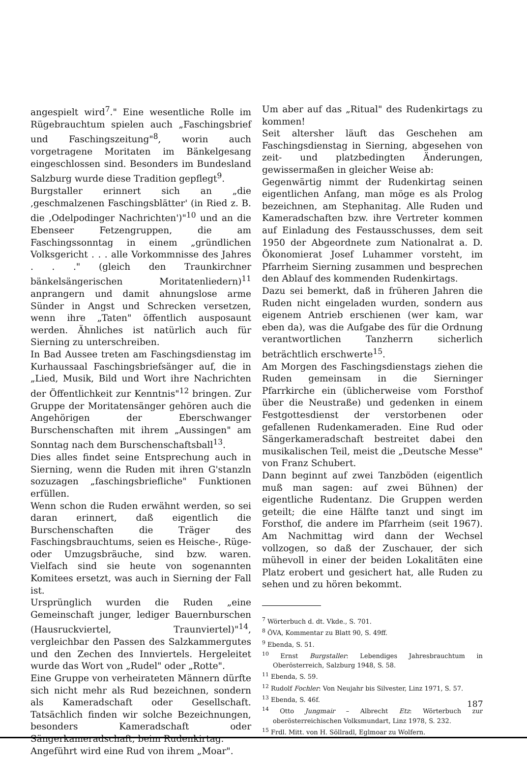angespielt wird<sup>7</sup>." Eine wesentliche Rolle im Rügebrauchtum spielen auch „Faschingsbrief und Faschingszeitung"<sup>8</sup>, worin auch vorgetragene Moritaten im Bänkelgesang eingeschlossen sind. Besonders im Bundesland Salzburg wurde diese Tradition gepflegt<sup>9</sup>.
Burgstaller erinnert sich an „die ‚geschmalzenen Faschingsblätter' (in Ried z. B. die ‚Odelpodinger Nachrichten')"<sup>10</sup> und an die Ebenseer Fetzengruppen, die am Faschingssonntag in einem „gründlichen Volksgericht . . . alle Vorkommnisse des Jahres . . ." (gleich den Traunkirchner bänkelsängerischen Moritatenliedern)<sup>11</sup> anprangern und damit ahnungslose arme Sünder in Angst und Schrecken versetzen, wenn ihre „Taten" öffentlich ausposaunt werden. Ähnliches ist natürlich auch für Sierning zu unterschreiben.
In Bad Aussee treten am Faschingsdienstag im Kurhaussaal Faschingsbriefsänger auf, die in „Lied, Musik, Bild und Wort ihre Nachrichten der Öffentlichkeit zur Kenntnis"<sup>12</sup> bringen. Zur Gruppe der Moritatensänger gehören auch die Angehörigen der Eberschwanger Burschenschaften mit ihrem „Aussingen" am Sonntag nach dem Burschenschaftsball<sup>13</sup>.
Dies alles findet seine Entsprechung auch in Sierning, wenn die Ruden mit ihren G'stanzln sozuzagen „faschingsbriefliche" Funktionen erfüllen.
Wenn schon die Ruden erwähnt werden, so sei daran erinnert, daß eigentlich die Burschenschaften die Träger des Faschingsbrauchtums, seien es Heische-, Rüge- oder Umzugsbräuche, sind bzw. waren. Vielfach sind sie heute von sogenannten Komitees ersetzt, was auch in Sierning der Fall ist.
Ursprünglich wurden die Ruden „eine Gemeinschaft junger, lediger Bauernburschen (Hausruckviertel, Traunviertel)"<sup>14</sup>, vergleichbar den Passen des Salzkammergutes und den Zechen des Innviertels. Hergeleitet wurde das Wort von „Rudel" oder „Rotte".
Eine Gruppe von verheirateten Männern dürfte sich nicht mehr als Rud bezeichnen, sondern als Kameradschaft oder Gesellschaft. Tatsächlich finden wir solche Bezeichnungen, besonders Kameradschaft oder Sängerkameradschaft, beim Rudenkirtag.
Angeführt wird eine Rud von ihrem „Moar".
Um aber auf das „Ritual" des Rudenkirtags zu kommen!
Seit altersher läuft das Geschehen am Faschingsdienstag in Sierning, abgesehen von zeit- und platzbedingten Änderungen, gewissermaßen in gleicher Weise ab:
Gegenwärtig nimmt der Rudenkirtag seinen eigentlichen Anfang, man möge es als Prolog bezeichnen, am Stephanitag. Alle Ruden und Kameradschaften bzw. ihre Vertreter kommen auf Einladung des Festausschusses, dem seit 1950 der Abgeordnete zum Nationalrat a. D. Ökonomierat Josef Luhammer vorsteht, im Pfarrheim Sierning zusammen und besprechen den Ablauf des kommenden Rudenkirtags.
Dazu sei bemerkt, daß in früheren Jahren die Ruden nicht eingeladen wurden, sondern aus eigenem Antrieb erschienen (wer kam, war eben da), was die Aufgabe des für die Ordnung verantwortlichen Tanzherrn sicherlich beträchtlich erschwerte<sup>15</sup>.
Am Morgen des Faschingsdienstags ziehen die Ruden gemeinsam in die Sierninger Pfarrkirche ein (üblicherweise vom Forsthof über die Neustraße) und gedenken in einem Festgottesdienst der verstorbenen oder gefallenen Rudenkameraden. Eine Rud oder Sängerkameradschaft bestreitet dabei den musikalischen Teil, meist die „Deutsche Messe" von Franz Schubert.
Dann beginnt auf zwei Tanzböden (eigentlich muß man sagen: auf zwei Bühnen) der eigentliche Rudentanz. Die Gruppen werden geteilt; die eine Hälfte tanzt und singt im Forsthof, die andere im Pfarrheim (seit 1967). Am Nachmittag wird dann der Wechsel vollzogen, so daß der Zuschauer, der sich mühevoll in einer der beiden Lokalitäten eine Platz erobert und gesichert hat, alle Ruden zu sehen und zu hören bekommt.
<sup>7</sup> Wörterbuch d. dt. Vkde., S. 701.
<sup>8</sup> ÖVA, Kommentar zu Blatt 90, S. 49ff.
<sup>9</sup> Ebenda, S. 51.
<sup>10</sup> Ernst Burgstaller: Lebendiges Jahresbrauchtum in Oberösterreich, Salzburg 1948, S. 58.
<sup>11</sup> Ebenda, S. 59.
<sup>12</sup> Rudolf Fochler: Von Neujahr bis Silvester, Linz 1971, S. 57.
<sup>13</sup> Ebenda, S. 46f.
<sup>14</sup> Otto Jungmair – Albrecht Etz: Wörterbuch zur oberösterreichischen Volksmundart, Linz 1978, S. 232.
<sup>15</sup> Frdl. Mitt. von H. Söllradl, Eglmoar zu Wolfern.
187